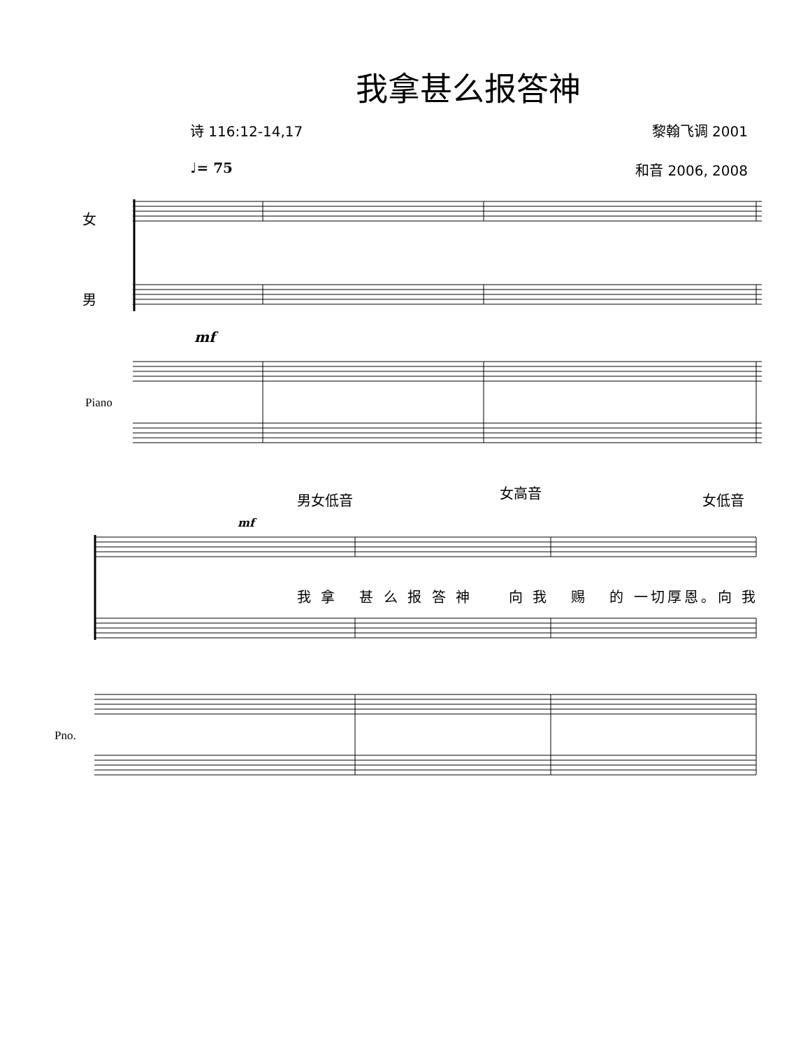我拿甚么报答神
诗 116:12-14,17 黎翰飞调 2001
♩= 75 和音 2006, 2008
女
男
Piano
mf
男女低音 女高音 女低音
mf
我 拿 甚 么 报 答 神 向 我 赐 的 一切厚恩。向 我
Pno.